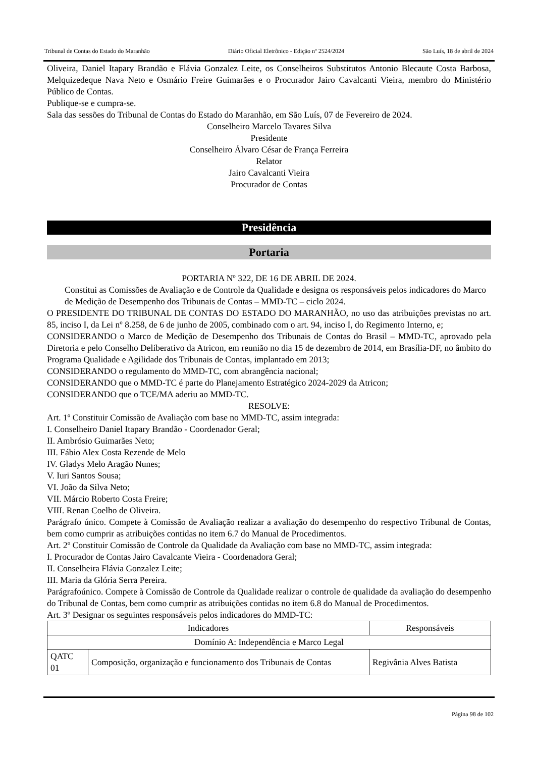Tribunal de Contas do Estado do Maranhão Diário Oficial Eletrônico - Edição nº 2524/2024 São Luís, 18 de abril de 2024
Oliveira, Daniel Itapary Brandão e Flávia Gonzalez Leite, os Conselheiros Substitutos Antonio Blecaute Costa Barbosa, Melquizedeque Nava Neto e Osmário Freire Guimarães e o Procurador Jairo Cavalcanti Vieira, membro do Ministério Público de Contas.
Publique-se e cumpra-se.
Sala das sessões do Tribunal de Contas do Estado do Maranhão, em São Luís, 07 de Fevereiro de 2024.
Conselheiro Marcelo Tavares Silva
Presidente
Conselheiro Álvaro César de França Ferreira
Relator
Jairo Cavalcanti Vieira
Procurador de Contas
Presidência
Portaria
PORTARIA Nº 322, DE 16 DE ABRIL DE 2024.
Constitui as Comissões de Avaliação e de Controle da Qualidade e designa os responsáveis pelos indicadores do Marco de Medição de Desempenho dos Tribunais de Contas – MMD-TC – ciclo 2024.
O PRESIDENTE DO TRIBUNAL DE CONTAS DO ESTADO DO MARANHÃO, no uso das atribuições previstas no art. 85, inciso I, da Lei nº 8.258, de 6 de junho de 2005, combinado com o art. 94, inciso I, do Regimento Interno, e;
CONSIDERANDO o Marco de Medição de Desempenho dos Tribunais de Contas do Brasil – MMD-TC, aprovado pela Diretoria e pelo Conselho Deliberativo da Atricon, em reunião no dia 15 de dezembro de 2014, em Brasília-DF, no âmbito do Programa Qualidade e Agilidade dos Tribunais de Contas, implantado em 2013;
CONSIDERANDO o regulamento do MMD-TC, com abrangência nacional;
CONSIDERANDO que o MMD-TC é parte do Planejamento Estratégico 2024-2029 da Atricon;
CONSIDERANDO que o TCE/MA aderiu ao MMD-TC.
RESOLVE:
Art. 1º Constituir Comissão de Avaliação com base no MMD-TC, assim integrada:
I. Conselheiro Daniel Itapary Brandão - Coordenador Geral;
II. Ambrósio Guimarães Neto;
III. Fábio Alex Costa Rezende de Melo
IV. Gladys Melo Aragão Nunes;
V. Iuri Santos Sousa;
VI. João da Silva Neto;
VII. Márcio Roberto Costa Freire;
VIII. Renan Coelho de Oliveira.
Parágrafo único. Compete à Comissão de Avaliação realizar a avaliação do desempenho do respectivo Tribunal de Contas, bem como cumprir as atribuições contidas no item 6.7 do Manual de Procedimentos.
Art. 2º Constituir Comissão de Controle da Qualidade da Avaliação com base no MMD-TC, assim integrada:
I. Procurador de Contas Jairo Cavalcante Vieira - Coordenadora Geral;
II. Conselheira Flávia Gonzalez Leite;
III. Maria da Glória Serra Pereira.
Parágrafoúnico. Compete à Comissão de Controle da Qualidade realizar o controle de qualidade da avaliação do desempenho do Tribunal de Contas, bem como cumprir as atribuições contidas no item 6.8 do Manual de Procedimentos.
Art. 3º Designar os seguintes responsáveis pelos indicadores do MMD-TC:
| Indicadores | | Responsáveis |
| --- | --- | --- |
| Domínio A: Independência e Marco Legal | | |
| QATC 01 | Composição, organização e funcionamento dos Tribunais de Contas | Regivânia Alves Batista |
Página 98 de 102